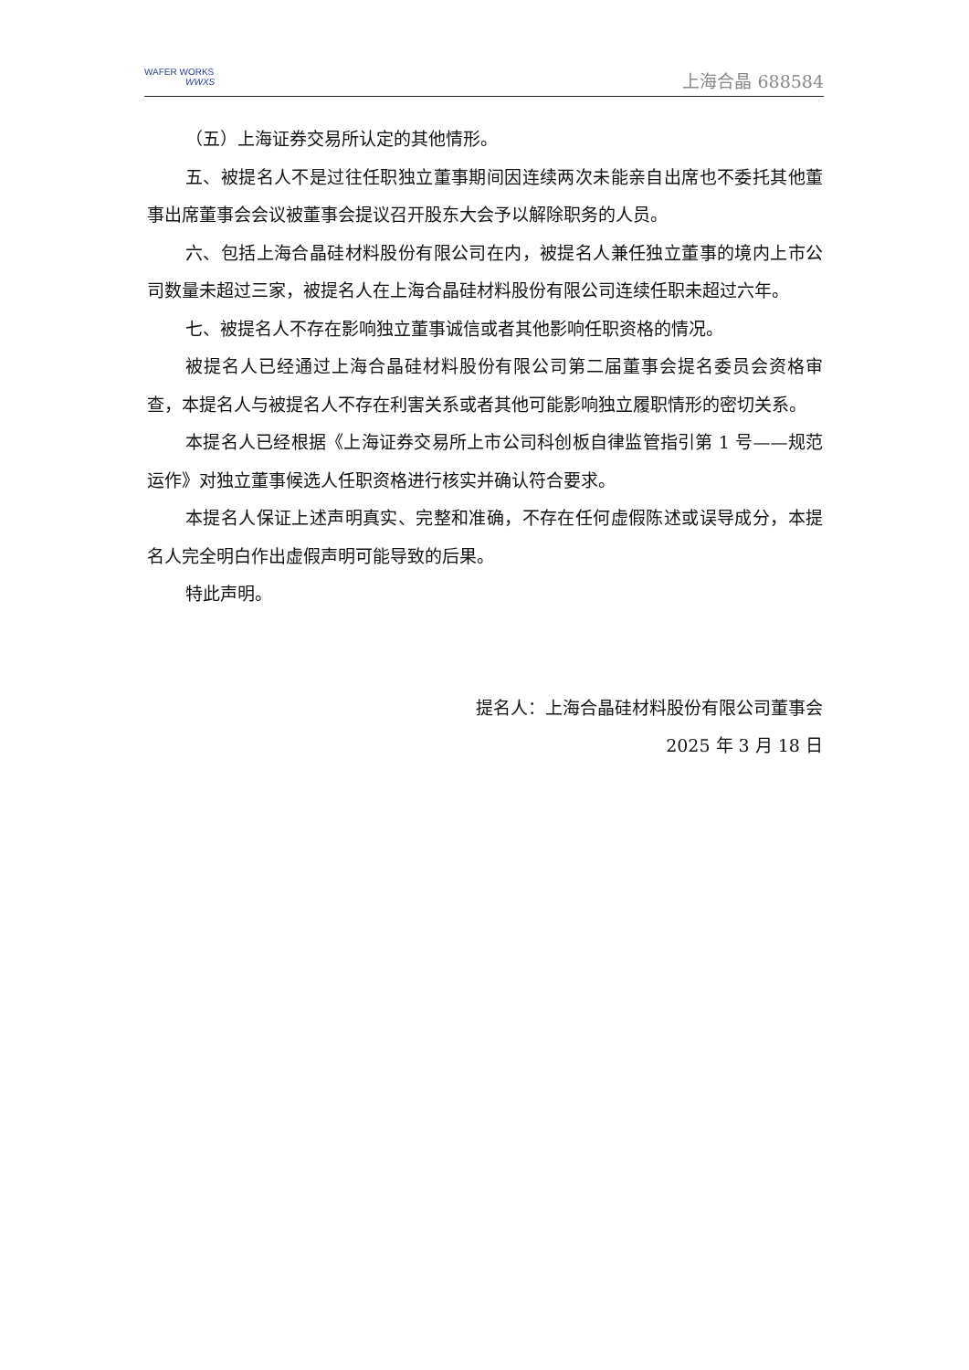WAFER WORKS
WWXS
上海合晶 688584
（五）上海证券交易所认定的其他情形。
五、被提名人不是过往任职独立董事期间因连续两次未能亲自出席也不委托其他董事出席董事会会议被董事会提议召开股东大会予以解除职务的人员。
六、包括上海合晶硅材料股份有限公司在内，被提名人兼任独立董事的境内上市公司数量未超过三家，被提名人在上海合晶硅材料股份有限公司连续任职未超过六年。
七、被提名人不存在影响独立董事诚信或者其他影响任职资格的情况。
被提名人已经通过上海合晶硅材料股份有限公司第二届董事会提名委员会资格审查，本提名人与被提名人不存在利害关系或者其他可能影响独立履职情形的密切关系。
本提名人已经根据《上海证券交易所上市公司科创板自律监管指引第 1 号——规范运作》对独立董事候选人任职资格进行核实并确认符合要求。
本提名人保证上述声明真实、完整和准确，不存在任何虚假陈述或误导成分，本提名人完全明白作出虚假声明可能导致的后果。
特此声明。
提名人：上海合晶硅材料股份有限公司董事会
2025 年 3 月 18 日